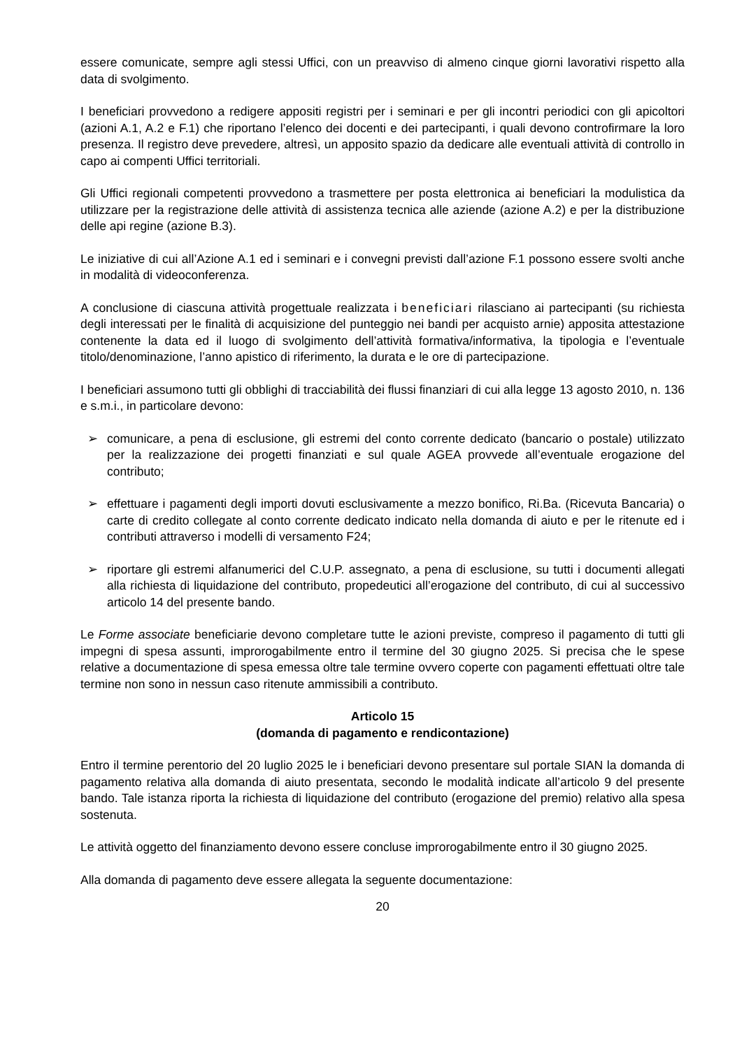essere comunicate, sempre agli stessi Uffici, con un preavviso di almeno cinque giorni lavorativi rispetto alla data di svolgimento.
I beneficiari provvedono a redigere appositi registri per i seminari e per gli incontri periodici con gli apicoltori (azioni A.1, A.2 e F.1) che riportano l’elenco dei docenti e dei partecipanti, i quali devono controfirmare la loro presenza. Il registro deve prevedere, altresì, un apposito spazio da dedicare alle eventuali attività di controllo in capo ai compenti Uffici territoriali.
Gli Uffici regionali competenti provvedono a trasmettere per posta elettronica ai beneficiari la modulistica da utilizzare per la registrazione delle attività di assistenza tecnica alle aziende (azione A.2) e per la distribuzione delle api regine (azione B.3).
Le iniziative di cui all’Azione A.1 ed i seminari e i convegni previsti dall’azione F.1 possono essere svolti anche in modalità di videoconferenza.
A conclusione di ciascuna attività progettuale realizzata i beneficiari rilasciano ai partecipanti (su richiesta degli interessati per le finalità di acquisizione del punteggio nei bandi per acquisto arnie) apposita attestazione contenente la data ed il luogo di svolgimento dell’attività formativa/informativa, la tipologia e l’eventuale titolo/denominazione, l’anno apistico di riferimento, la durata e le ore di partecipazione.
I beneficiari assumono tutti gli obblighi di tracciabilità dei flussi finanziari di cui alla legge 13 agosto 2010, n. 136 e s.m.i., in particolare devono:
➢ comunicare, a pena di esclusione, gli estremi del conto corrente dedicato (bancario o postale) utilizzato per la realizzazione dei progetti finanziati e sul quale AGEA provvede all’eventuale erogazione del contributo;
➢ effettuare i pagamenti degli importi dovuti esclusivamente a mezzo bonifico, Ri.Ba. (Ricevuta Bancaria) o carte di credito collegate al conto corrente dedicato indicato nella domanda di aiuto e per le ritenute ed i contributi attraverso i modelli di versamento F24;
➢ riportare gli estremi alfanumerici del C.U.P. assegnato, a pena di esclusione, su tutti i documenti allegati alla richiesta di liquidazione del contributo, propedeutici all’erogazione del contributo, di cui al successivo articolo 14 del presente bando.
Le Forme associate beneficiarie devono completare tutte le azioni previste, compreso il pagamento di tutti gli impegni di spesa assunti, improrogabilmente entro il termine del 30 giugno 2025. Si precisa che le spese relative a documentazione di spesa emessa oltre tale termine ovvero coperte con pagamenti effettuati oltre tale termine non sono in nessun caso ritenute ammissibili a contributo.
Articolo 15
(domanda di pagamento e rendicontazione)
Entro il termine perentorio del 20 luglio 2025 le i beneficiari devono presentare sul portale SIAN la domanda di pagamento relativa alla domanda di aiuto presentata, secondo le modalità indicate all’articolo 9 del presente bando. Tale istanza riporta la richiesta di liquidazione del contributo (erogazione del premio) relativo alla spesa sostenuta.
Le attività oggetto del finanziamento devono essere concluse improrogabilmente entro il 30 giugno 2025.
Alla domanda di pagamento deve essere allegata la seguente documentazione:
20